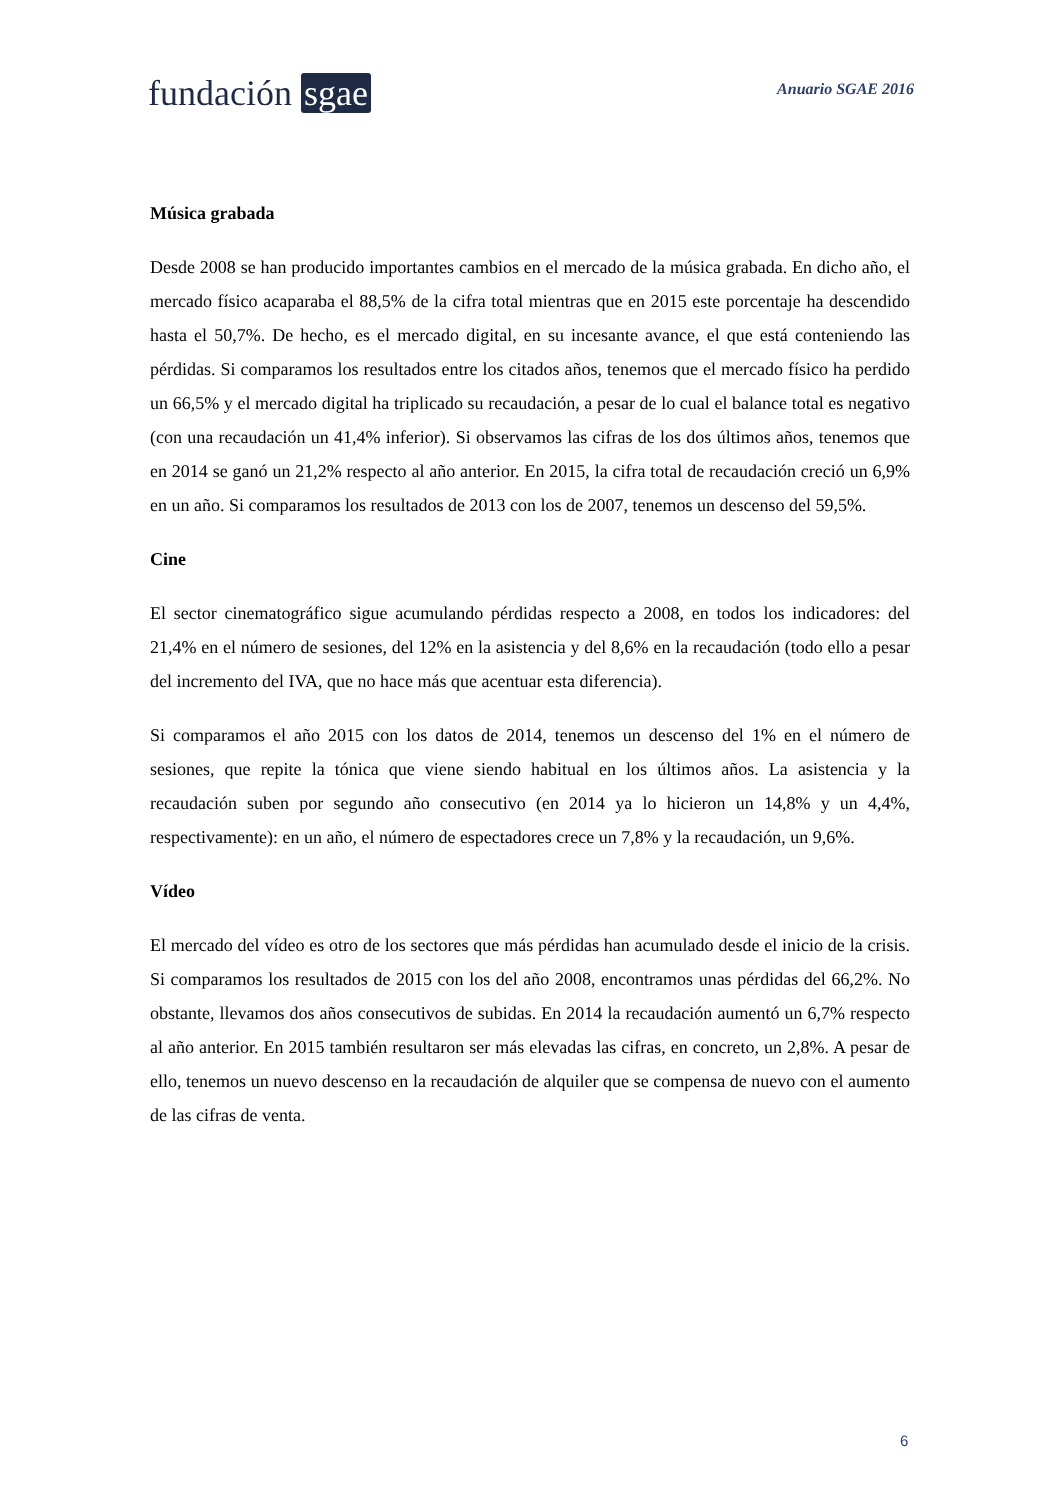fundación sgae
Anuario SGAE 2016
Música grabada
Desde 2008 se han producido importantes cambios en el mercado de la música grabada. En dicho año, el mercado físico acaparaba el 88,5% de la cifra total mientras que en 2015 este porcentaje ha descendido hasta el 50,7%. De hecho, es el mercado digital, en su incesante avance, el que está conteniendo las pérdidas. Si comparamos los resultados entre los citados años, tenemos que el mercado físico ha perdido un 66,5% y el mercado digital ha triplicado su recaudación, a pesar de lo cual el balance total es negativo (con una recaudación un 41,4% inferior). Si observamos las cifras de los dos últimos años, tenemos que en 2014 se ganó un 21,2% respecto al año anterior. En 2015, la cifra total de recaudación creció un 6,9% en un año. Si comparamos los resultados de 2013 con los de 2007, tenemos un descenso del 59,5%.
Cine
El sector cinematográfico sigue acumulando pérdidas respecto a 2008, en todos los indicadores: del 21,4% en el número de sesiones, del 12% en la asistencia y del 8,6% en la recaudación (todo ello a pesar del incremento del IVA, que no hace más que acentuar esta diferencia).
Si comparamos el año 2015 con los datos de 2014, tenemos un descenso del 1% en el número de sesiones, que repite la tónica que viene siendo habitual en los últimos años. La asistencia y la recaudación suben por segundo año consecutivo (en 2014 ya lo hicieron un 14,8% y un 4,4%, respectivamente): en un año, el número de espectadores crece un 7,8% y la recaudación, un 9,6%.
Vídeo
El mercado del vídeo es otro de los sectores que más pérdidas han acumulado desde el inicio de la crisis. Si comparamos los resultados de 2015 con los del año 2008, encontramos unas pérdidas del 66,2%. No obstante, llevamos dos años consecutivos de subidas. En 2014 la recaudación aumentó un 6,7% respecto al año anterior. En 2015 también resultaron ser más elevadas las cifras, en concreto, un 2,8%. A pesar de ello, tenemos un nuevo descenso en la recaudación de alquiler que se compensa de nuevo con el aumento de las cifras de venta.
6